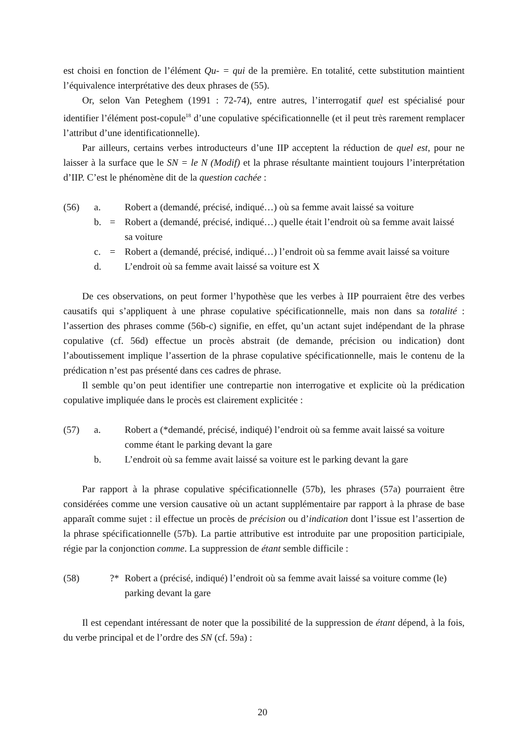est choisi en fonction de l’élément Qu- = qui de la première. En totalité, cette substitution maintient l’équivalence interprétative des deux phrases de (55).
Or, selon Van Peteghem (1991 : 72-74), entre autres, l’interrogatif quel est spécialisé pour identifier l’élément post-copule<sup>18</sup> d’une copulative spécificationnelle (et il peut très rarement remplacer l’attribut d’une identificationnelle).
Par ailleurs, certains verbes introducteurs d’une IIP acceptent la réduction de quel est, pour ne laisser à la surface que le SN = le N (Modif) et la phrase résultante maintient toujours l’interprétation d’IIP. C’est le phénomène dit de la question cachée :
(56) a. Robert a (demandé, précisé, indiqué…) où sa femme avait laissé sa voiture b. = Robert a (demandé, précisé, indiqué…) quelle était l’endroit où sa femme avait laissé sa voiture c. = Robert a (demandé, précisé, indiqué…) l’endroit où sa femme avait laissé sa voiture d. L’endroit où sa femme avait laissé sa voiture est X
De ces observations, on peut former l’hypothèse que les verbes à IIP pourraient être des verbes causatifs qui s’appliquent à une phrase copulative spécificationnelle, mais non dans sa totalité : l’assertion des phrases comme (56b-c) signifie, en effet, qu’un actant sujet indépendant de la phrase copulative (cf. 56d) effectue un procès abstrait (de demande, précision ou indication) dont l’aboutissement implique l’assertion de la phrase copulative spécificationnelle, mais le contenu de la prédication n’est pas présenté dans ces cadres de phrase.
Il semble qu’on peut identifier une contrepartie non interrogative et explicite où la prédication copulative impliquée dans le procès est clairement explicitée :
(57) a. Robert a (*demandé, précisé, indiqué) l’endroit où sa femme avait laissé sa voiture comme étant le parking devant la gare b. L’endroit où sa femme avait laissé sa voiture est le parking devant la gare
Par rapport à la phrase copulative spécificationnelle (57b), les phrases (57a) pourraient être considérées comme une version causative où un actant supplémentaire par rapport à la phrase de base apparaît comme sujet : il effectue un procès de précision ou d’indication dont l’issue est l’assertion de la phrase spécificationnelle (57b). La partie attributive est introduite par une proposition participiale, régie par la conjonction comme. La suppression de étant semble difficile :
(58) ?* Robert a (précisé, indiqué) l’endroit où sa femme avait laissé sa voiture comme (le) parking devant la gare
Il est cependant intéressant de noter que la possibilité de la suppression de étant dépend, à la fois, du verbe principal et de l’ordre des SN (cf. 59a) :
20